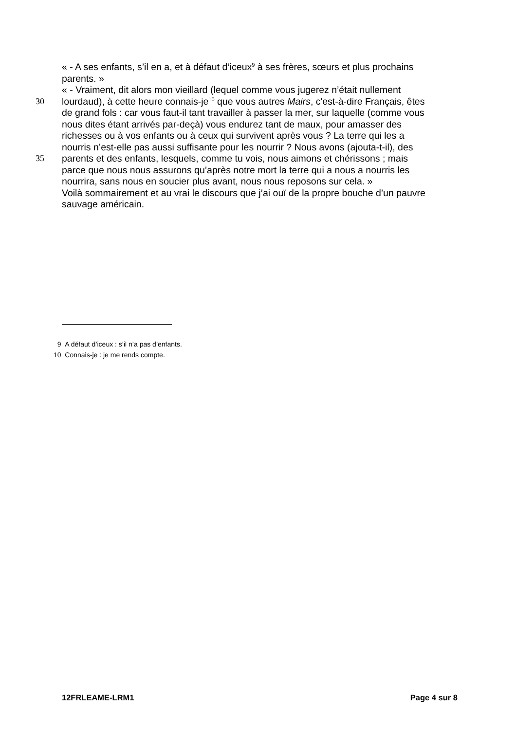« - A ses enfants, s’il en a, et à défaut d’iceux<sup>9</sup> à ses frères, sœurs et plus prochains
parents. »
« - Vraiment, dit alors mon vieillard (lequel comme vous jugerez n’était nullement
30 lourdaud), à cette heure connais-je<sup>10</sup> que vous autres Mairs, c'est-à-dire Français, êtes
de grand fols : car vous faut-il tant travailler à passer la mer, sur laquelle (comme vous
nous dites étant arrivés par-deçà) vous endurez tant de maux, pour amasser des
richesses ou à vos enfants ou à ceux qui survivent après vous ? La terre qui les a
nourris n’est-elle pas aussi suffisante pour les nourrir ? Nous avons (ajouta-t-il), des
35 parents et des enfants, lesquels, comme tu vois, nous aimons et chérissons ; mais
parce que nous nous assurons qu’après notre mort la terre qui a nous a nourris les
nourrira, sans nous en soucier plus avant, nous nous reposons sur cela. »
Voilà sommairement et au vrai le discours que j’ai ouï de la propre bouche d’un pauvre
sauvage américain.
9 A défaut d’iceux : s’il n’a pas d’enfants.
10 Connais-je : je me rends compte.
12FRLEAME-LRM1 Page 4 sur 8